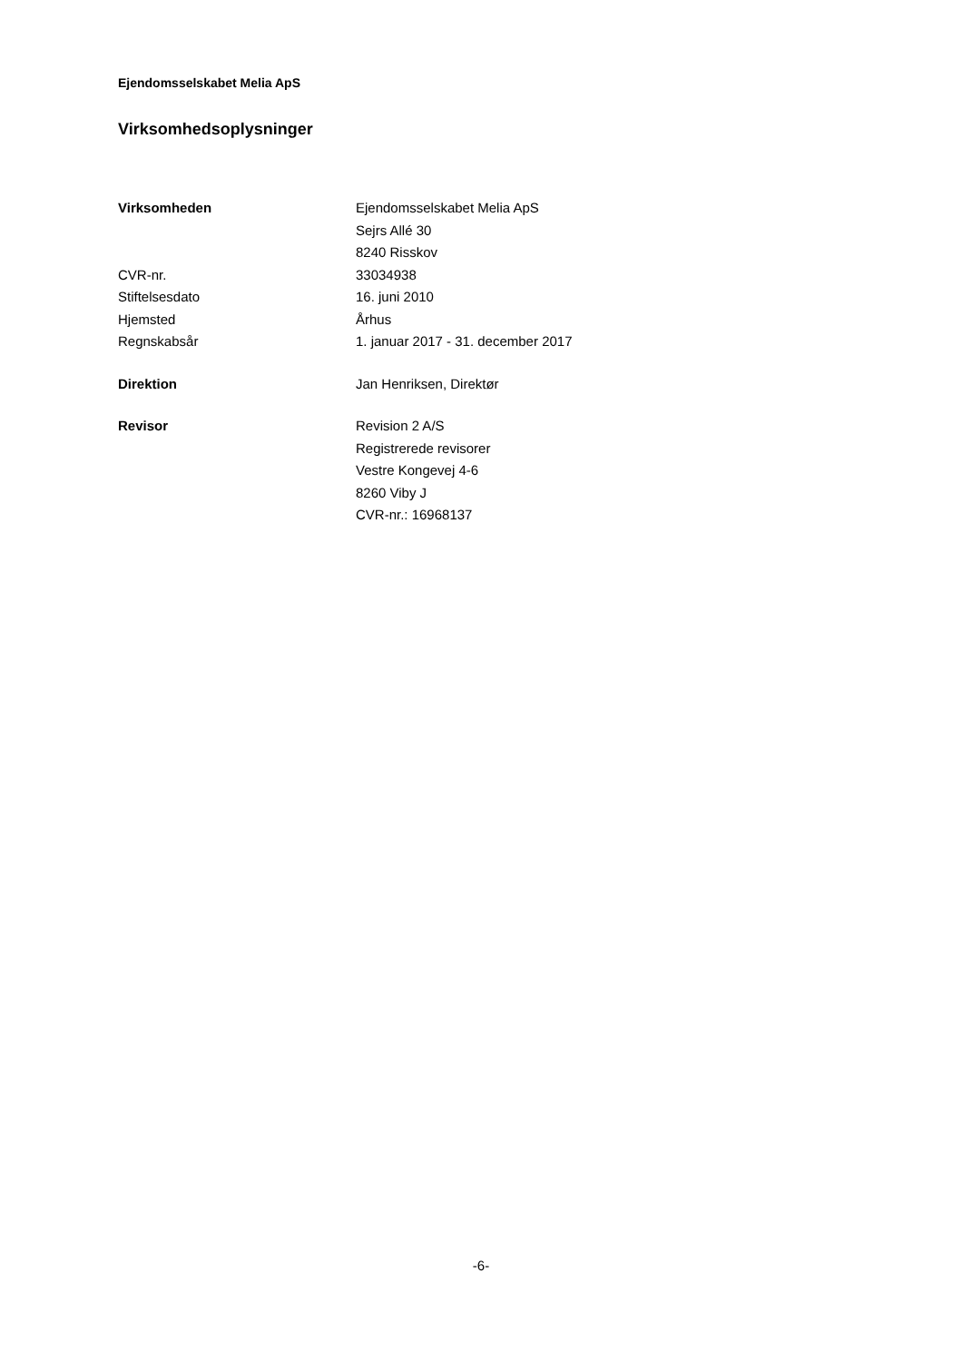Ejendomsselskabet Melia ApS
Virksomhedsoplysninger
| Virksomheden | Ejendomsselskabet Melia ApS |
| | Sejrs Allé 30 |
| | 8240 Risskov |
| CVR-nr. | 33034938 |
| Stiftelsesdato | 16. juni 2010 |
| Hjemsted | Århus |
| Regnskabsår | 1. januar 2017 - 31. december 2017 |
| Direktion | Jan Henriksen, Direktør |
| Revisor | Revision 2 A/S |
| | Registrerede revisorer |
| | Vestre Kongevej 4-6 |
| | 8260 Viby J |
| | CVR-nr.: 16968137 |
-6-